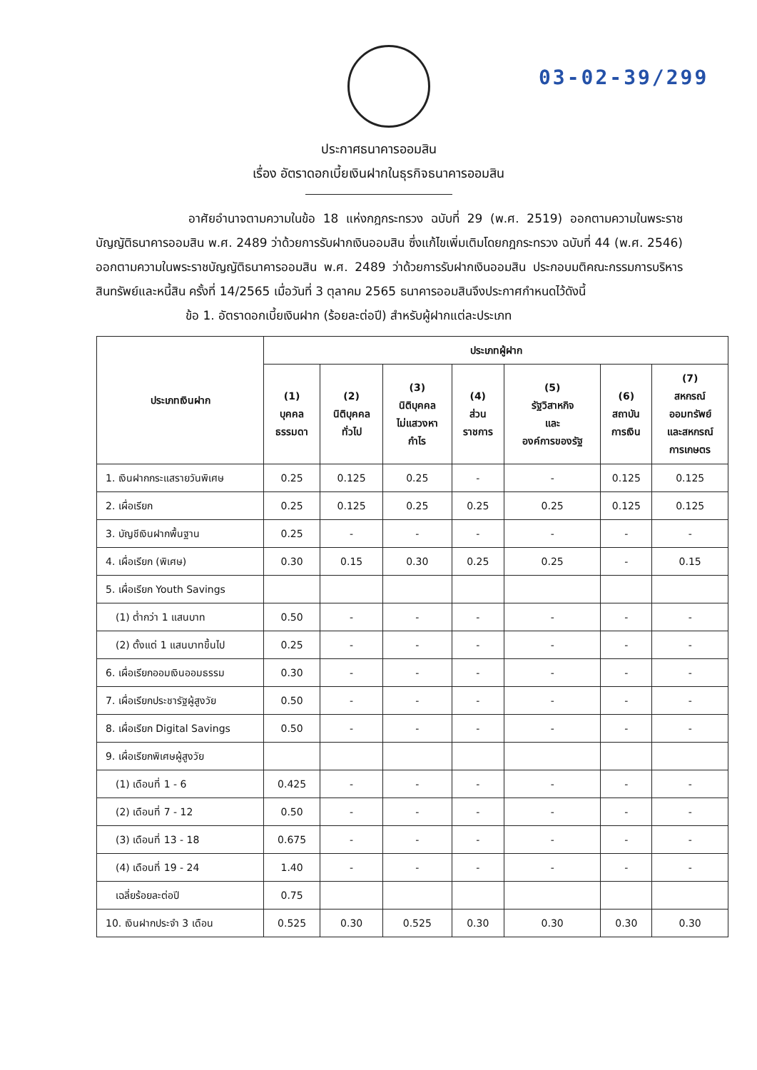03-02-39/299
ประกาศธนาคารออมสิน
เรื่อง อัตราดอกเบี้ยเงินฝากในธุรกิจธนาคารออมสิน
อาศัยอำนาจตามความในข้อ 18 แห่งกฎกระทรวง ฉบับที่ 29 (พ.ศ. 2519) ออกตามความในพระราชบัญญัติธนาคารออมสิน พ.ศ. 2489 ว่าด้วยการรับฝากเงินออมสิน ซึ่งแก้ไขเพิ่มเติมโดยกฎกระทรวง ฉบับที่ 44 (พ.ศ. 2546) ออกตามความในพระราชบัญญัติธนาคารออมสิน พ.ศ. 2489 ว่าด้วยการรับฝากเงินออมสิน ประกอบมติคณะกรรมการบริหารสินทรัพย์และหนี้สิน ครั้งที่ 14/2565 เมื่อวันที่ 3 ตุลาคม 2565 ธนาคารออมสินจึงประกาศกำหนดไว้ดังนี้
ข้อ 1. อัตราดอกเบี้ยเงินฝาก (ร้อยละต่อปี) สำหรับผู้ฝากแต่ละประเภท
| ประเภทเงินฝาก | ประเภทผู้ฝาก | | | | | | |
| --- | --- | --- | --- | --- | --- | --- | --- |
| | (1) บุคคล ธรรมดา | (2) นิติบุคคล ทั่วไป | (3) นิติบุคคล ไม่แสวงหา กำไร | (4) ส่วน ราชการ | (5) รัฐวิสาหกิจ และ องค์การของรัฐ | (6) สถาบัน การเงิน | (7) สหกรณ์ ออมทรัพย์ และสหกรณ์ การเกษตร |
| 1. เงินฝากกระแสรายวันพิเศษ | 0.25 | 0.125 | 0.25 | - | - | 0.125 | 0.125 |
| 2. เผื่อเรียก | 0.25 | 0.125 | 0.25 | 0.25 | 0.25 | 0.125 | 0.125 |
| 3. บัญชีเงินฝากพื้นฐาน | 0.25 | - | - | - | - | - | - |
| 4. เผื่อเรียก (พิเศษ) | 0.30 | 0.15 | 0.30 | 0.25 | 0.25 | - | 0.15 |
| 5. เผื่อเรียก Youth Savings | | | | | | | |
| (1) ต่ำกว่า 1 แสนบาท | 0.50 | - | - | - | - | - | - |
| (2) ตั้งแต่ 1 แสนบาทขึ้นไป | 0.25 | - | - | - | - | - | - |
| 6. เผื่อเรียกออมเงินออมธรรม | 0.30 | - | - | - | - | - | - |
| 7. เผื่อเรียกประชารัฐผู้สูงวัย | 0.50 | - | - | - | - | - | - |
| 8. เผื่อเรียก Digital Savings | 0.50 | - | - | - | - | - | - |
| 9. เผื่อเรียกพิเศษผู้สูงวัย | | | | | | | |
| (1) เดือนที่ 1 - 6 | 0.425 | - | - | - | - | - | - |
| (2) เดือนที่ 7 - 12 | 0.50 | - | - | - | - | - | - |
| (3) เดือนที่ 13 - 18 | 0.675 | - | - | - | - | - | - |
| (4) เดือนที่ 19 - 24 | 1.40 | - | - | - | - | - | - |
| เฉลี่ยร้อยละต่อปี | 0.75 | | | | | | |
| 10. เงินฝากประจำ 3 เดือน | 0.525 | 0.30 | 0.525 | 0.30 | 0.30 | 0.30 | 0.30 |